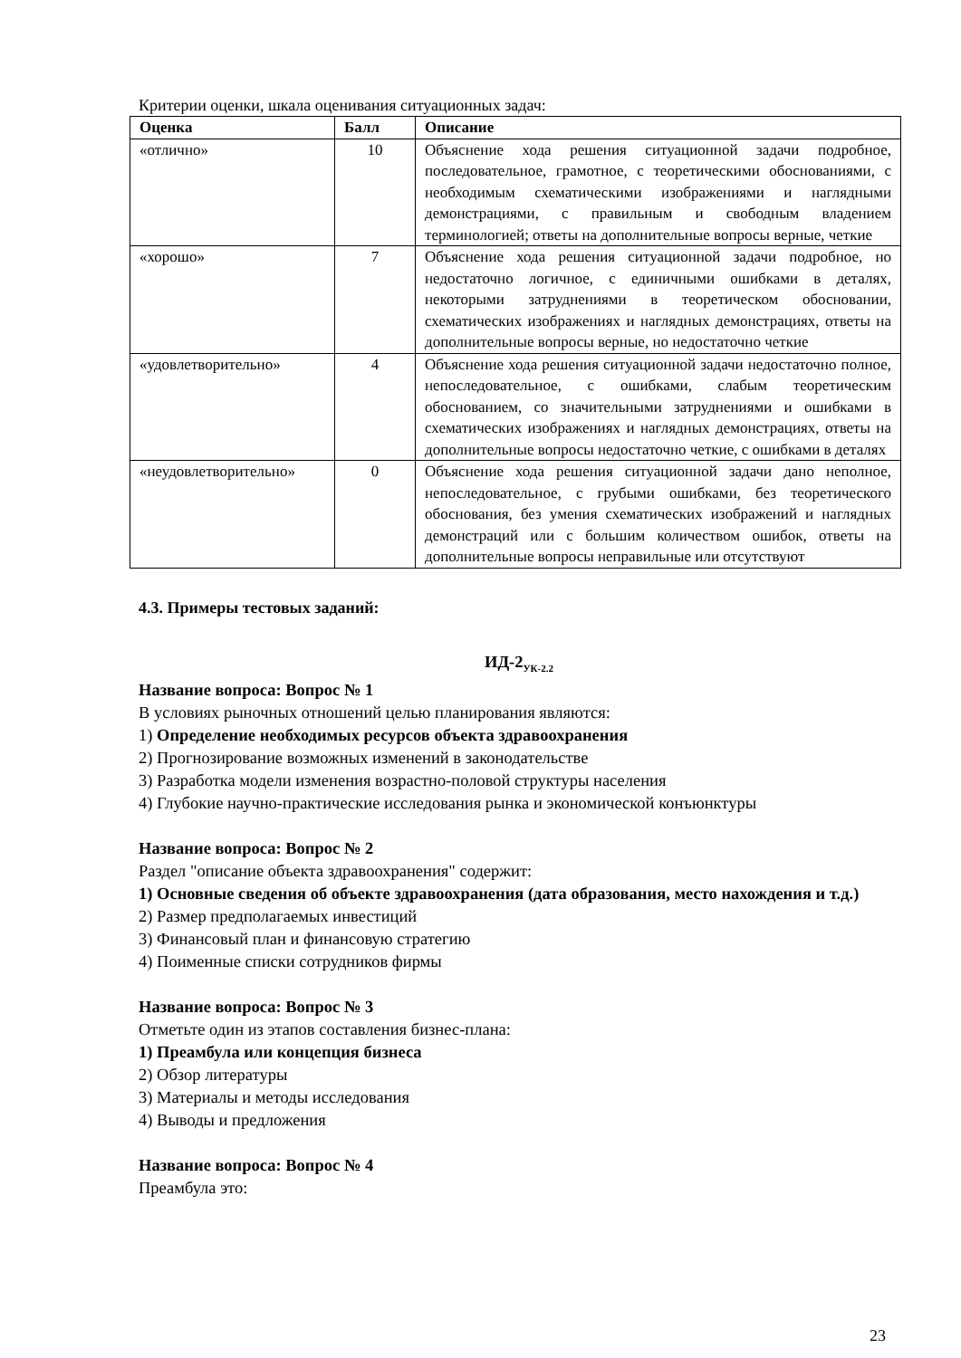Критерии оценки, шкала оценивания ситуационных задач:
| Оценка | Балл | Описание |
| --- | --- | --- |
| «отлично» | 10 | Объяснение хода решения ситуационной задачи подробное, последовательное, грамотное, с теоретическими обоснованиями, с необходимым схематическими изображениями и наглядными демонстрациями, с правильным и свободным владением терминологией; ответы на дополнительные вопросы верные, четкие |
| «хорошо» | 7 | Объяснение хода решения ситуационной задачи подробное, но недостаточно логичное, с единичными ошибками в деталях, некоторыми затруднениями в теоретическом обосновании, схематических изображениях и наглядных демонстрациях, ответы на дополнительные вопросы верные, но недостаточно четкие |
| «удовлетворительно» | 4 | Объяснение хода решения ситуационной задачи недостаточно полное, непоследовательное, с ошибками, слабым теоретическим обоснованием, со значительными затруднениями и ошибками в схематических изображениях и наглядных демонстрациях, ответы на дополнительные вопросы недостаточно четкие, с ошибками в деталях |
| «неудовлетворительно» | 0 | Объяснение хода решения ситуационной задачи дано неполное, непоследовательное, с грубыми ошибками, без теоретического обоснования, без умения схематических изображений и наглядных демонстраций или с большим количеством ошибок, ответы на дополнительные вопросы неправильные или отсутствуют |
4.3. Примеры тестовых заданий:
ИД-2<sub>УК-2.2</sub>
Название вопроса: Вопрос № 1
В условиях рыночных отношений целью планирования являются:
1) Определение необходимых ресурсов объекта здравоохранения
2) Прогнозирование возможных изменений в законодательстве
3) Разработка модели изменения возрастно-половой структуры населения
4) Глубокие научно-практические исследования рынка и экономической конъюнктуры
Название вопроса: Вопрос № 2
Раздел "описание объекта здравоохранения" содержит:
1) Основные сведения об объекте здравоохранения (дата образования, место нахождения и т.д.)
2) Размер предполагаемых инвестиций
3) Финансовый план и финансовую стратегию
4) Поименные списки сотрудников фирмы
Название вопроса: Вопрос № 3
Отметьте один из этапов составления бизнес-плана:
1) Преамбула или концепция бизнеса
2) Обзор литературы
3) Материалы и методы исследования
4) Выводы и предложения
Название вопроса: Вопрос № 4
Преамбула это:
23